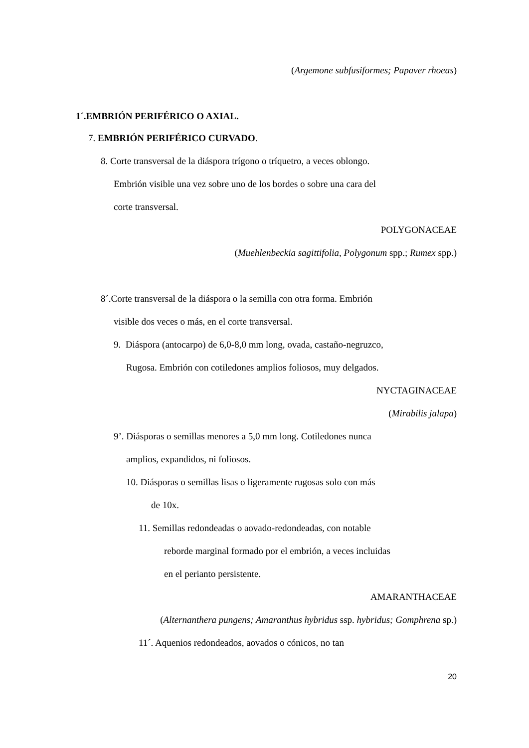(Argemone subfusiformes; Papaver rhoeas)
1´.EMBRIÓN PERIFÉRICO O AXIAL.
7. EMBRIÓN PERIFÉRICO CURVADO.
8. Corte transversal de la diáspora trígono o tríquetro, a veces oblongo.
Embrión visible una vez sobre uno de los bordes o sobre una cara del
corte transversal.
POLYGONACEAE
(Muehlenbeckia sagittifolia, Polygonum spp.; Rumex spp.)
8´.Corte transversal de la diáspora o la semilla con otra forma. Embrión
visible dos veces o más, en el corte transversal.
9. Diáspora (antocarpo) de 6,0-8,0 mm long, ovada, castaño-negruzco,
Rugosa. Embrión con cotiledones amplios foliosos, muy delgados.
NYCTAGINACEAE
(Mirabilis jalapa)
9’. Diásporas o semillas menores a 5,0 mm long. Cotiledones nunca
amplios, expandidos, ni foliosos.
10. Diásporas o semillas lisas o ligeramente rugosas solo con más
de 10x.
11. Semillas redondeadas o aovado-redondeadas, con notable
reborde marginal formado por el embrión, a veces incluidas
en el perianto persistente.
AMARANTHACEAE
(Alternanthera pungens; Amaranthus hybridus ssp. hybridus; Gomphrena sp.)
11´. Aquenios redondeados, aovados o cónicos, no tan
20